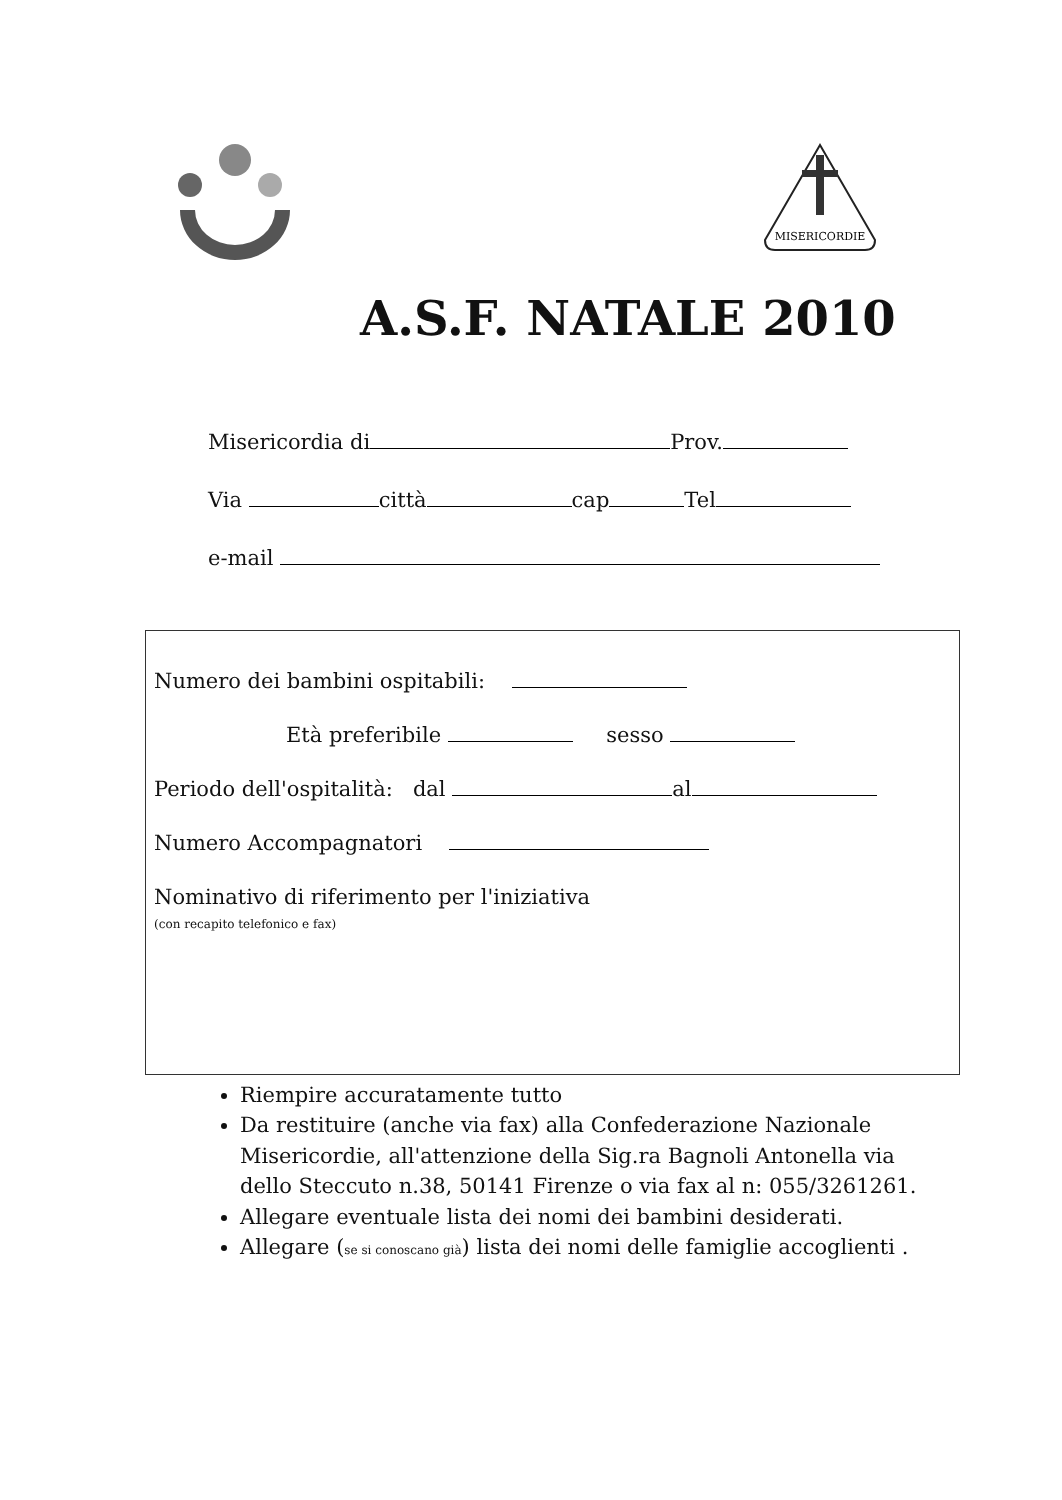MISERICORDIE
A.S.F. NATALE 2010
Misericordia di Prov.
Via città cap Tel
e-mail
Numero dei bambini ospitabili:
Età preferibile sesso
Periodo dell'ospitalità: dal al
Numero Accompagnatori
Nominativo di riferimento per l'iniziativa
(con recapito telefonico e fax)
Riempire accuratamente tutto
Da restituire (anche via fax) alla Confederazione Nazionale Misericordie, all'attenzione della Sig.ra Bagnoli Antonella via dello Steccuto n.38, 50141 Firenze o via fax al n: 055/3261261.
Allegare eventuale lista dei nomi dei bambini desiderati.
Allegare (se si conoscano già) lista dei nomi delle famiglie accoglienti .